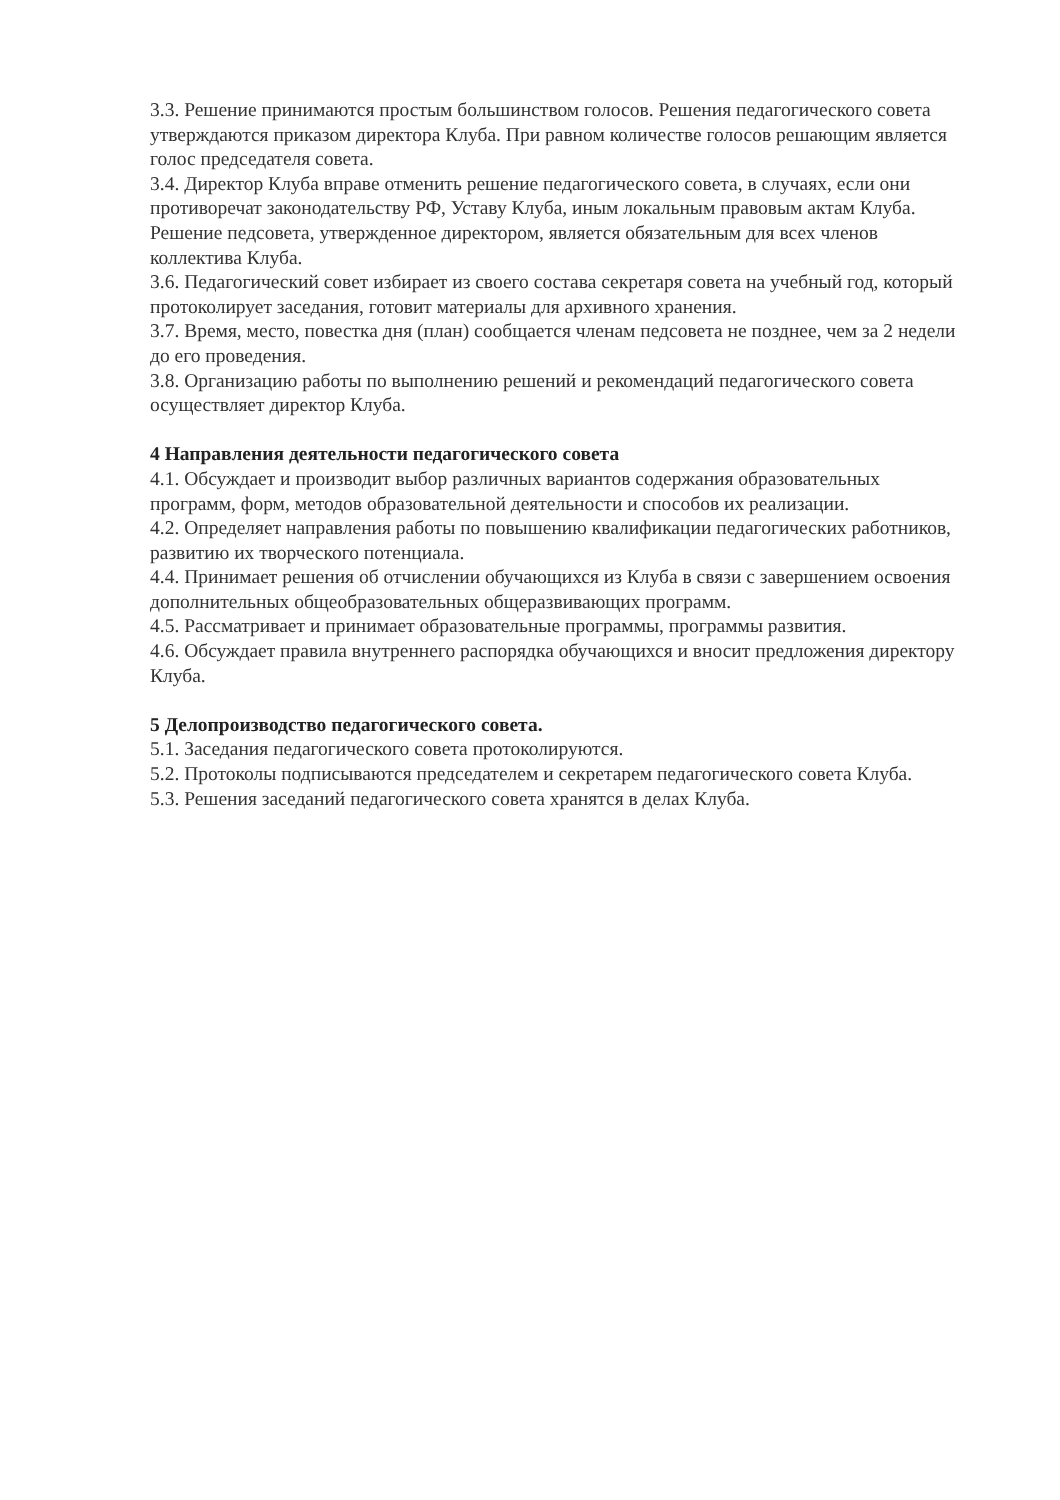3.3. Решение принимаются простым большинством голосов. Решения педагогического совета утверждаются приказом директора Клуба. При равном количестве голосов решающим является голос председателя совета.
3.4. Директор Клуба вправе отменить решение педагогического совета, в случаях, если они противоречат законодательству РФ, Уставу Клуба, иным локальным правовым актам Клуба. Решение педсовета, утвержденное директором, является обязательным для всех членов коллектива Клуба.
3.6. Педагогический совет избирает из своего состава секретаря совета на учебный год, который протоколирует заседания, готовит материалы для архивного хранения.
3.7. Время, место, повестка дня (план) сообщается членам педсовета не позднее, чем за 2 недели до его проведения.
3.8. Организацию работы по выполнению решений и рекомендаций педагогического совета осуществляет директор Клуба.
4 Направления деятельности педагогического совета
4.1. Обсуждает и производит выбор различных вариантов содержания образовательных программ, форм, методов образовательной деятельности и способов их реализации.
4.2. Определяет направления работы по повышению квалификации педагогических работников, развитию их творческого потенциала.
4.4. Принимает решения об отчислении обучающихся из Клуба в связи с завершением освоения дополнительных общеобразовательных общеразвивающих программ.
4.5. Рассматривает и принимает образовательные программы, программы развития.
4.6. Обсуждает правила внутреннего распорядка обучающихся и вносит предложения директору Клуба.
5 Делопроизводство педагогического совета.
5.1. Заседания педагогического совета протоколируются.
5.2. Протоколы подписываются председателем и секретарем педагогического совета Клуба.
5.3. Решения заседаний педагогического совета хранятся в делах Клуба.